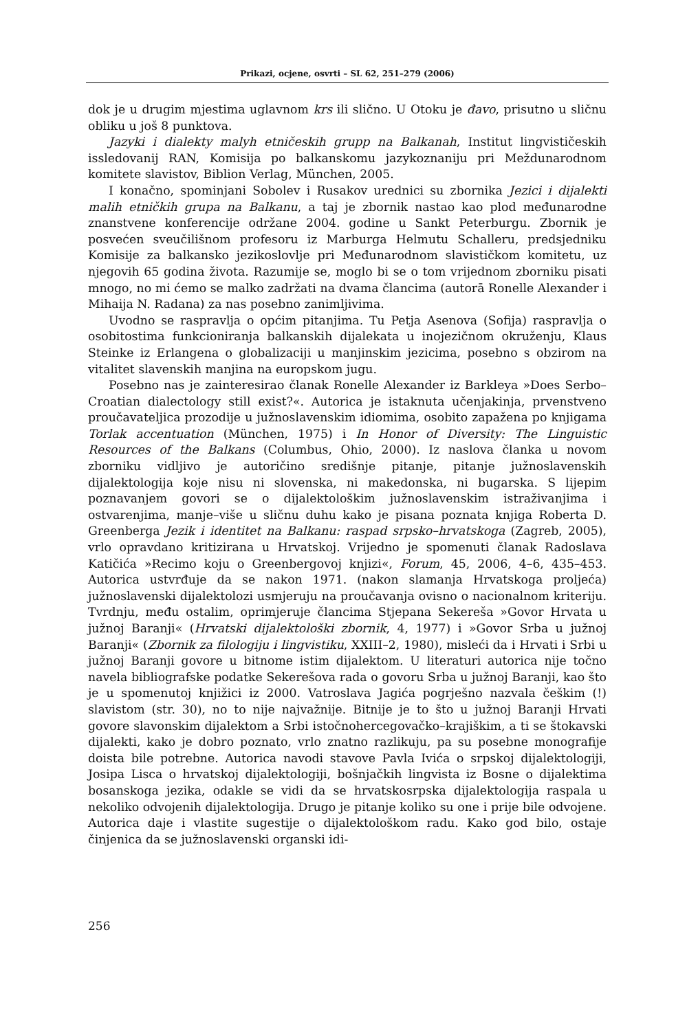Prikazi, ocjene, osvrti – SL 62, 251–279 (2006)
dok je u drugim mjestima uglavnom krs ili slično. U Otoku je đavo, prisutno u sličnu obliku u još 8 punktova.
Jazyki i dialekty malyh etničeskih grupp na Balkanah, Institut lingvističeskih issledovanij RAN, Komisija po balkanskomu jazykoznaniju pri Meždunarodnom komitete slavistov, Biblion Verlag, München, 2005.
I konačno, spominjani Sobolev i Rusakov urednici su zbornika Jezici i dijalekti malih etničkih grupa na Balkanu, a taj je zbornik nastao kao plod međunarodne znanstvene konferencije održane 2004. godine u Sankt Peterburgu. Zbornik je posvećen sveučilišnom profesoru iz Marburga Helmutu Schalleru, predsjedniku Komisije za balkansko jezikoslovlje pri Međunarodnom slavističkom komitetu, uz njegovih 65 godina života. Razumije se, moglo bi se o tom vrijednom zborniku pisati mnogo, no mi ćemo se malko zadržati na dvama člancima (autorā Ronelle Alexander i Mihaija N. Radana) za nas posebno zanimljivima.
Uvodno se raspravlja o općim pitanjima. Tu Petja Asenova (Sofija) raspravlja o osobitostima funkcioniranja balkanskih dijalekata u inojezičnom okruženju, Klaus Steinke iz Erlangena o globalizaciji u manjinskim jezicima, posebno s obzirom na vitalitet slavenskih manjina na europskom jugu.
Posebno nas je zainteresirao članak Ronelle Alexander iz Barkleya »Does Serbo–Croatian dialectology still exist?«. Autorica je istaknuta učenjakinja, prvenstveno proučavateljica prozodije u južnoslavenskim idiomima, osobito zapažena po knjigama Torlak accentuation (München, 1975) i In Honor of Diversity: The Linguistic Resources of the Balkans (Columbus, Ohio, 2000). Iz naslova članka u novom zborniku vidljivo je autoričino središnje pitanje, pitanje južnoslavenskih dijalektologija koje nisu ni slovenska, ni makedonska, ni bugarska. S lijepim poznavanjem govori se o dijalektološkim južnoslavenskim istraživanjima i ostvarenjima, manje–više u sličnu duhu kako je pisana poznata knjiga Roberta D. Greenberga Jezik i identitet na Balkanu: raspad srpsko–hrvatskoga (Zagreb, 2005), vrlo opravdano kritizirana u Hrvatskoj. Vrijedno je spomenuti članak Radoslava Katičića »Recimo koju o Greenbergovoj knjizi«, Forum, 45, 2006, 4–6, 435–453. Autorica ustvrđuje da se nakon 1971. (nakon slamanja Hrvatskoga proljeća) južnoslavenski dijalektolozi usmjeruju na proučavanja ovisno o nacionalnom kriteriju. Tvrdnju, među ostalim, oprimjeruje člancima Stjepana Sekereša »Govor Hrvata u južnoj Baranji« (Hrvatski dijalektološki zbornik, 4, 1977) i »Govor Srba u južnoj Baranji« (Zbornik za filologiju i lingvistiku, XXIII–2, 1980), misleći da i Hrvati i Srbi u južnoj Baranji govore u bitnome istim dijalektom. U literaturi autorica nije točno navela bibliografske podatke Sekerešova rada o govoru Srba u južnoj Baranji, kao što je u spomenutoj knjižici iz 2000. Vatroslava Jagića pogrješno nazvala češkim (!) slavistom (str. 30), no to nije najvažnije. Bitnije je to što u južnoj Baranji Hrvati govore slavonskim dijalektom a Srbi istočnohercegovačko–krajiškim, a ti se štokavski dijalekti, kako je dobro poznato, vrlo znatno razlikuju, pa su posebne monografije doista bile potrebne. Autorica navodi stavove Pavla Ivića o srpskoj dijalektologiji, Josipa Lisca o hrvatskoj dijalektologiji, bošnjačkih lingvista iz Bosne o dijalektima bosanskoga jezika, odakle se vidi da se hrvatskosrpska dijalektologija raspala u nekoliko odvojenih dijalektologija. Drugo je pitanje koliko su one i prije bile odvojene. Autorica daje i vlastite sugestije o dijalektološkom radu. Kako god bilo, ostaje činjenica da se južnoslavenski organski idi-
256